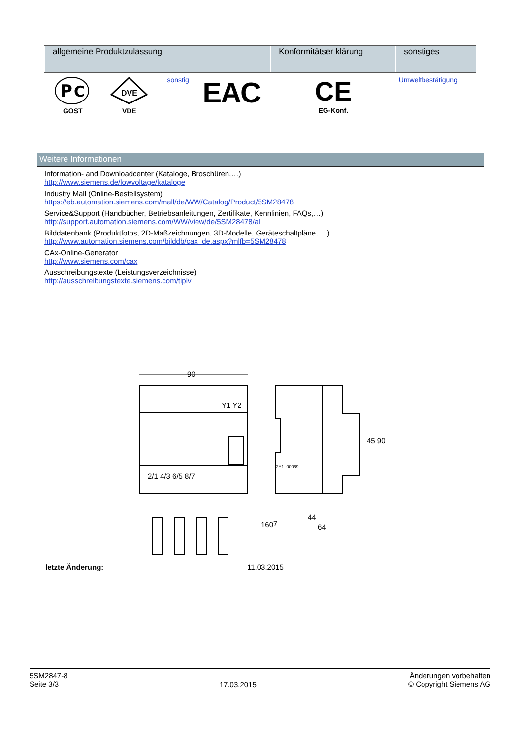| allgemeine Produktzulassung | | | | Konformitätser klärung | sonstiges |
| --- | --- | --- | --- | --- | --- |
| P C GOST | DVE VDE | sonstig | EAC | CE EG-Konf. | Umweltbestätigung |
Weitere Informationen
Information- and Downloadcenter (Kataloge, Broschüren,…)
http://www.siemens.de/lowvoltage/kataloge
Industry Mall (Online-Bestellsystem)
https://eb.automation.siemens.com/mall/de/WW/Catalog/Product/5SM28478
Service&Support (Handbücher, Betriebsanleitungen, Zertifikate, Kennlinien, FAQs,…)
http://support.automation.siemens.com/WW/view/de/5SM28478/all
Bilddatenbank (Produktfotos, 2D-Maßzeichnungen, 3D-Modelle, Geräteschaltpläne, …)
http://www.automation.siemens.com/bilddb/cax_de.aspx?mlfb=5SM28478
CAx-Online-Generator
http://www.siemens.com/cax
Ausschreibungstexte (Leistungsverzeichnisse)
http://ausschreibungstexte.siemens.com/tiplv
90
Y1 Y2
2/1 4/3 6/5 8/7
44
64
45 90
160
7
I2Y1_00069
letzte Änderung: 11.03.2015
5SM2847-8
Seite 3/3
17.03.2015
Änderungen vorbehalten
© Copyright Siemens AG